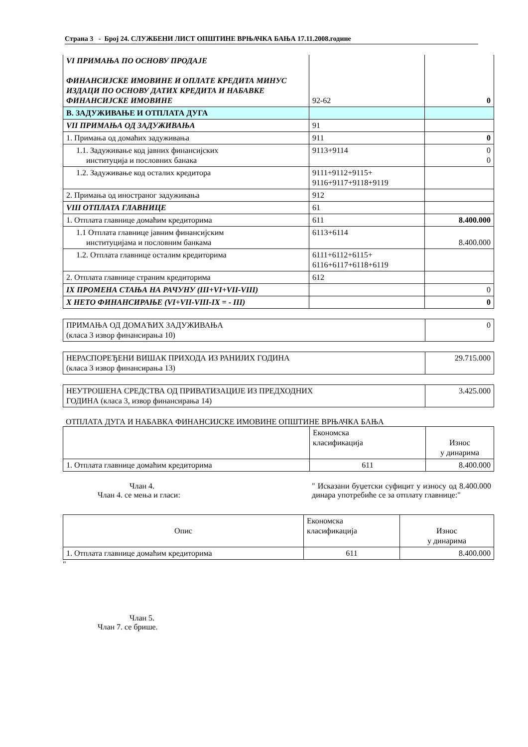Страна 3 - Број 24. СЛУЖБЕНИ ЛИСТ ОПШТИНЕ ВРЊАЧКА БАЊА 17.11.2008.године
| VI ПРИМАЊА ПО ОСНОВУ ПРОДАЈЕ ФИНАНСИЈСКЕ ИМОВИНЕ И ОПЛАТЕ КРЕДИТА МИНУС ИЗДАЦИ ПО ОСНОВУ ДАТИХ КРЕДИТА И НАБАВКЕ ФИНАНСИЈСКЕ ИМОВИНЕ | 92-62 | 0 |
| В. ЗАДУЖИВАЊЕ И ОТПЛАТА ДУГА | | |
| VII ПРИМАЊА ОД ЗАДУЖИВАЊА | 91 | |
| 1. Примања од домаћих задуживања | 911 | 0 |
| 1.1. Задуживање код јавних финансијских институција и пословних банака | 9113+9114 | 0 0 |
| 1.2. Задуживање код осталих кредитора | 9111+9112+9115+ 9116+9117+9118+9119 | |
| 2. Примања од иностраног задуживања | 912 | |
| VIII ОТПЛАТА ГЛАВНИЦЕ | 61 | |
| 1. Отплата главнице домаћим кредиторима | 611 | 8.400.000 |
| 1.1 Отплата главнице јавним финансијским институцијама и пословним банкама | 6113+6114 | 8.400.000 |
| 1.2. Отплата главнице осталим кредиторима | 6111+6112+6115+ 6116+6117+6118+6119 | |
| 2. Отплата главнице страним кредиторима | 612 | |
| IX ПРОМЕНА СТАЊА НА РАЧУНУ (III+VI+VII-VIII) | | 0 |
| X НЕТО ФИНАНСИРАЊЕ (VI+VII-VIII-IX = - III) | | 0 |
| ПРИМАЊА ОД ДОМАЋИХ ЗАДУЖИВАЊА (класа 3 извор финансирања 10) | 0 |
| НЕРАСПОРЕЂЕНИ ВИШАК ПРИХОДА ИЗ РАНИЈИХ ГОДИНА (класа 3 извор финансирања 13) | 29.715.000 |
| НЕУТРОШЕНА СРЕДСТВА ОД ПРИВАТИЗАЦИЈЕ ИЗ ПРЕДХОДНИХ ГОДИНА (класа 3, извор финансирања 14) | 3.425.000 |
ОТПЛАТА ДУГА И НАБАВКА ФИНАНСИЈСКЕ ИМОВИНЕ ОПШТИНЕ ВРЊАЧКА БАЊА
| | Економска класификација | Износ у динарима |
| 1. Отплата главнице домаћим кредиторима | 611 | 8.400.000 |
Члан 4.
Члан 4. се мења и гласи:
" Исказани буџетски суфицит у износу од 8.400.000 динара употребиће се за отплату главнице:"
| Опис | Економска класификација | Износ у динарима |
| 1. Отплата главнице домаћим кредиторима | 611 | 8.400.000 |
"
Члан 5.
Члан 7. се брише.